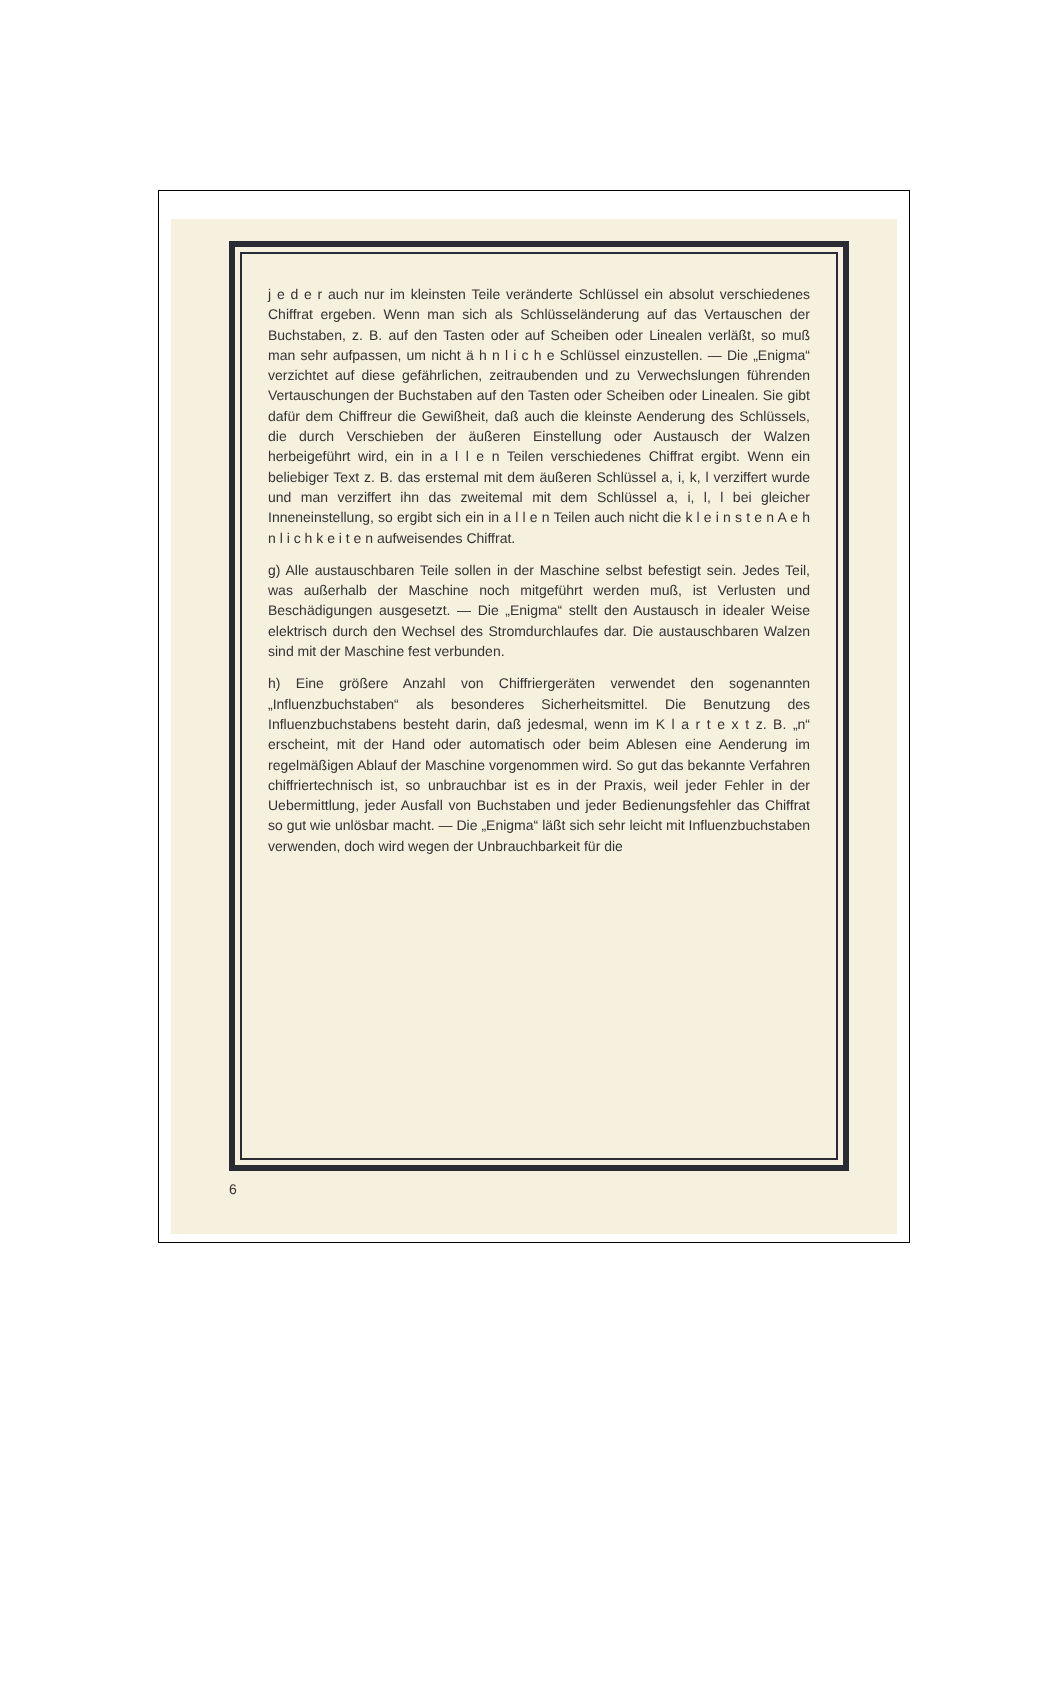j e d e r auch nur im kleinsten Teile veränderte Schlüssel ein absolut verschiedenes Chiffrat ergeben. Wenn man sich als Schlüsseländerung auf das Vertauschen der Buchstaben, z. B. auf den Tasten oder auf Scheiben oder Linealen verläßt, so muß man sehr aufpassen, um nicht ä h n l i c h e Schlüssel einzustellen. — Die „Enigma“ verzichtet auf diese gefährlichen, zeitraubenden und zu Verwechslungen führenden Vertauschungen der Buchstaben auf den Tasten oder Scheiben oder Linealen. Sie gibt dafür dem Chiffreur die Gewißheit, daß auch die kleinste Aenderung des Schlüssels, die durch Verschieben der äußeren Einstellung oder Austausch der Walzen herbeigeführt wird, ein in a l l e n Teilen verschiedenes Chiffrat ergibt. Wenn ein beliebiger Text z. B. das erstemal mit dem äußeren Schlüssel a, i, k, l verziffert wurde und man verziffert ihn das zweitemal mit dem Schlüssel a, i, l, l bei gleicher Inneneinstellung, so ergibt sich ein in a l l e n Teilen auch nicht die k l e i n s t e n A e h n l i c h k e i t e n aufweisendes Chiffrat.
g) Alle austauschbaren Teile sollen in der Maschine selbst befestigt sein. Jedes Teil, was außerhalb der Maschine noch mitgeführt werden muß, ist Verlusten und Beschädigungen ausgesetzt. — Die „Enigma“ stellt den Austausch in idealer Weise elektrisch durch den Wechsel des Stromdurchlaufes dar. Die austauschbaren Walzen sind mit der Maschine fest verbunden.
h) Eine größere Anzahl von Chiffriergeräten verwendet den sogenannten „Influenzbuchstaben“ als besonderes Sicherheitsmittel. Die Benutzung des Influenzbuchstabens besteht darin, daß jedesmal, wenn im K l a r t e x t z. B. „n“ erscheint, mit der Hand oder automatisch oder beim Ablesen eine Aenderung im regelmäßigen Ablauf der Maschine vorgenommen wird. So gut das bekannte Verfahren chiffriertechnisch ist, so unbrauchbar ist es in der Praxis, weil jeder Fehler in der Uebermittlung, jeder Ausfall von Buchstaben und jeder Bedienungsfehler das Chiffrat so gut wie unlösbar macht. — Die „Enigma“ läßt sich sehr leicht mit Influenzbuchstaben verwenden, doch wird wegen der Unbrauchbarkeit für die
6